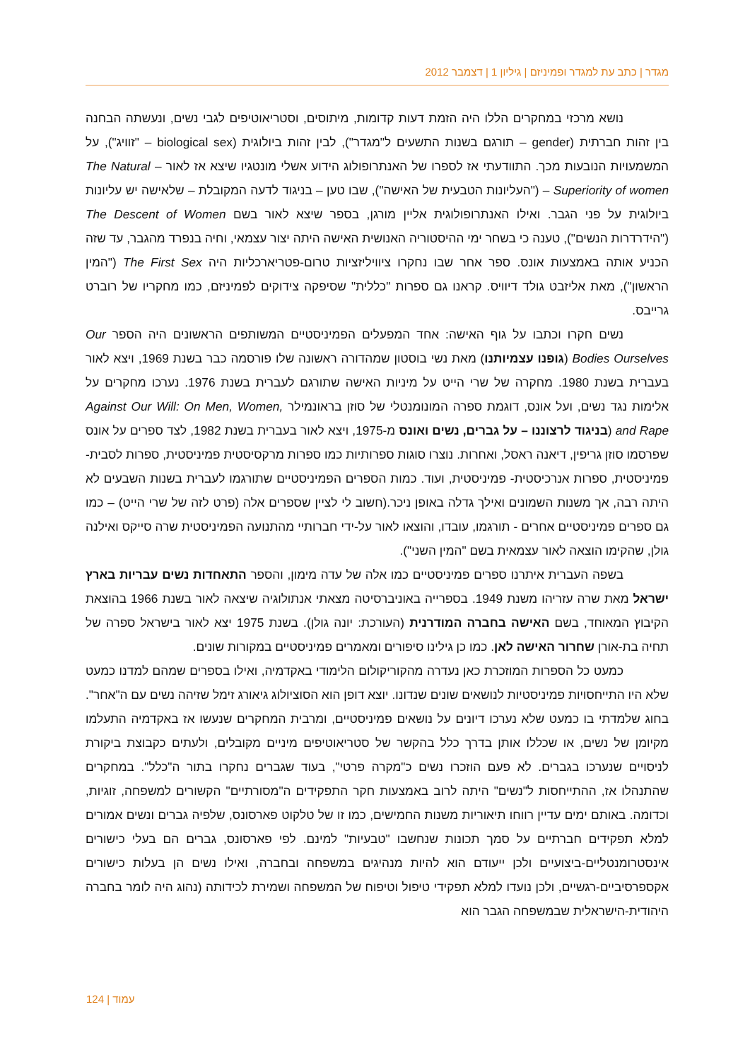מגדר | כתב עת למגדר ופמיניזם | גיליון 1 | דצמבר 2012
נושא מרכזי במחקרים הללו היה הזמת דעות קדומות, מיתוסים, וסטריאוטיפים לגבי נשים, ונעשתה הבחנה בין זהות חברתית (gender – תורגם בשנות התשעים ל"מגדר"), לבין זהות ביולוגית (biological sex – "זוויג"), על המשמעויות הנובעות מכך. התוודעתי אז לספרו של האנתרופולוג הידוע אשלי מונטגיו שיצא אז לאור – The Natural Superiority of women – ("העליונות הטבעית של האישה"), שבו טען – בניגוד לדעה המקובלת – שלאישה יש עליונות ביולוגית על פני הגבר. ואילו האנתרופולוגית אליין מורגן, בספר שיצא לאור בשם The Descent of Women ("הידרדרות הנשים"), טענה כי בשחר ימי ההיסטוריה האנושית האישה היתה יצור עצמאי, וחיה בנפרד מהגבר, עד שזה הכניע אותה באמצעות אונס. ספר אחר שבו נחקרו ציוויליזציות טרום-פטריארכליות היה The First Sex ("המין הראשון"), מאת אליזבט גולד דיוויס. קראנו גם ספרות "כללית" שסיפקה צידוקים לפמיניזם, כמו מחקריו של רוברט גרייבס.
נשים חקרו וכתבו על גוף האישה: אחד המפעלים הפמיניסטיים המשותפים הראשונים היה הספר Our Bodies Ourselves (גופנו עצמיותנו) מאת נשי בוסטון שמהדורה ראשונה שלו פורסמה כבר בשנת 1969, ויצא לאור בעברית בשנת 1980. מחקרה של שרי הייט על מיניות האישה שתורגם לעברית בשנת 1976. נערכו מחקרים על אלימות נגד נשים, ועל אונס, דוגמת ספרה המונומנטלי של סוזן בראונמילר Against Our Will: On Men, Women, and Rape (בניגוד לרצוננו – על גברים, נשים ואונס מ-1975, ויצא לאור בעברית בשנת 1982, לצד ספרים על אונס שפרסמו סוזן גריפין, דיאנה ראסל, ואחרות. נוצרו סוגות ספרותיות כמו ספרות מרקסיסטית פמיניסטית, ספרות לסבית-פמיניסטית, ספרות אנרכיסטית- פמיניסטית, ועוד. כמות הספרים הפמיניסטיים שתורגמו לעברית בשנות השבעים לא היתה רבה, אך משנות השמונים ואילך גדלה באופן ניכר.(חשוב לי לציין שספרים אלה (פרט לזה של שרי הייט) – כמו גם ספרים פמיניסטיים אחרים - תורגמו, עובדו, והוצאו לאור על-ידי חברותיי מהתנועה הפמיניסטית שרה סייקס ואילנה גולן, שהקימו הוצאה לאור עצמאית בשם "המין השני").
בשפה העברית איתרנו ספרים פמיניסטיים כמו אלה של עדה מימון, והספר התאחדות נשים עבריות בארץ ישראל מאת שרה עזריהו משנת 1949. בספרייה באוניברסיטה מצאתי אנתולוגיה שיצאה לאור בשנת 1966 בהוצאת הקיבוץ המאוחד, בשם האישה בחברה המודרנית (העורכת: יונה גולן). בשנת 1975 יצא לאור בישראל ספרה של תחיה בת-אורן שחרור האישה לאן. כמו כן גילינו סיפורים ומאמרים פמיניסטיים במקורות שונים.
כמעט כל הספרות המוזכרת כאן נעדרה מהקוריקולום הלימודי באקדמיה, ואילו בספרים שמהם למדנו כמעט שלא היו התייחסויות פמיניסטיות לנושאים שונים שנדונו. יוצא דופן הוא הסוציולוג גיאורג זימל שזיהה נשים עם ה"אחר". בחוג שלמדתי בו כמעט שלא נערכו דיונים על נושאים פמיניסטיים, ומרבית המחקרים שנעשו אז באקדמיה התעלמו מקיומן של נשים, או שכללו אותן בדרך כלל בהקשר של סטריאוטיפים מיניים מקובלים, ולעתים כקבוצת ביקורת לניסויים שנערכו בגברים. לא פעם הוזכרו נשים כ"מקרה פרטי", בעוד שגברים נחקרו בתור ה"כלל". במחקרים שהתנהלו אז, ההתייחסות ל"נשים" היתה לרוב באמצעות חקר התפקידים ה"מסורתיים" הקשורים למשפחה, זוגיות, וכדומה. באותם ימים עדיין רווחו תיאוריות משנות החמישים, כמו זו של טלקוט פארסונס, שלפיה גברים ונשים אמורים למלא תפקידים חברתיים על סמך תכונות שנחשבו "טבעיות" למינם. לפי פארסונס, גברים הם בעלי כישורים אינסטרומנטליים-ביצועיים ולכן ייעודם הוא להיות מנהיגים במשפחה ובחברה, ואילו נשים הן בעלות כישורים אקספרסיביים-רגשיים, ולכן נועדו למלא תפקידי טיפול וטיפוח של המשפחה ושמירת לכידותה (נהוג היה לומר בחברה היהודית-הישראלית שבמשפחה הגבר הוא
עמוד | 124